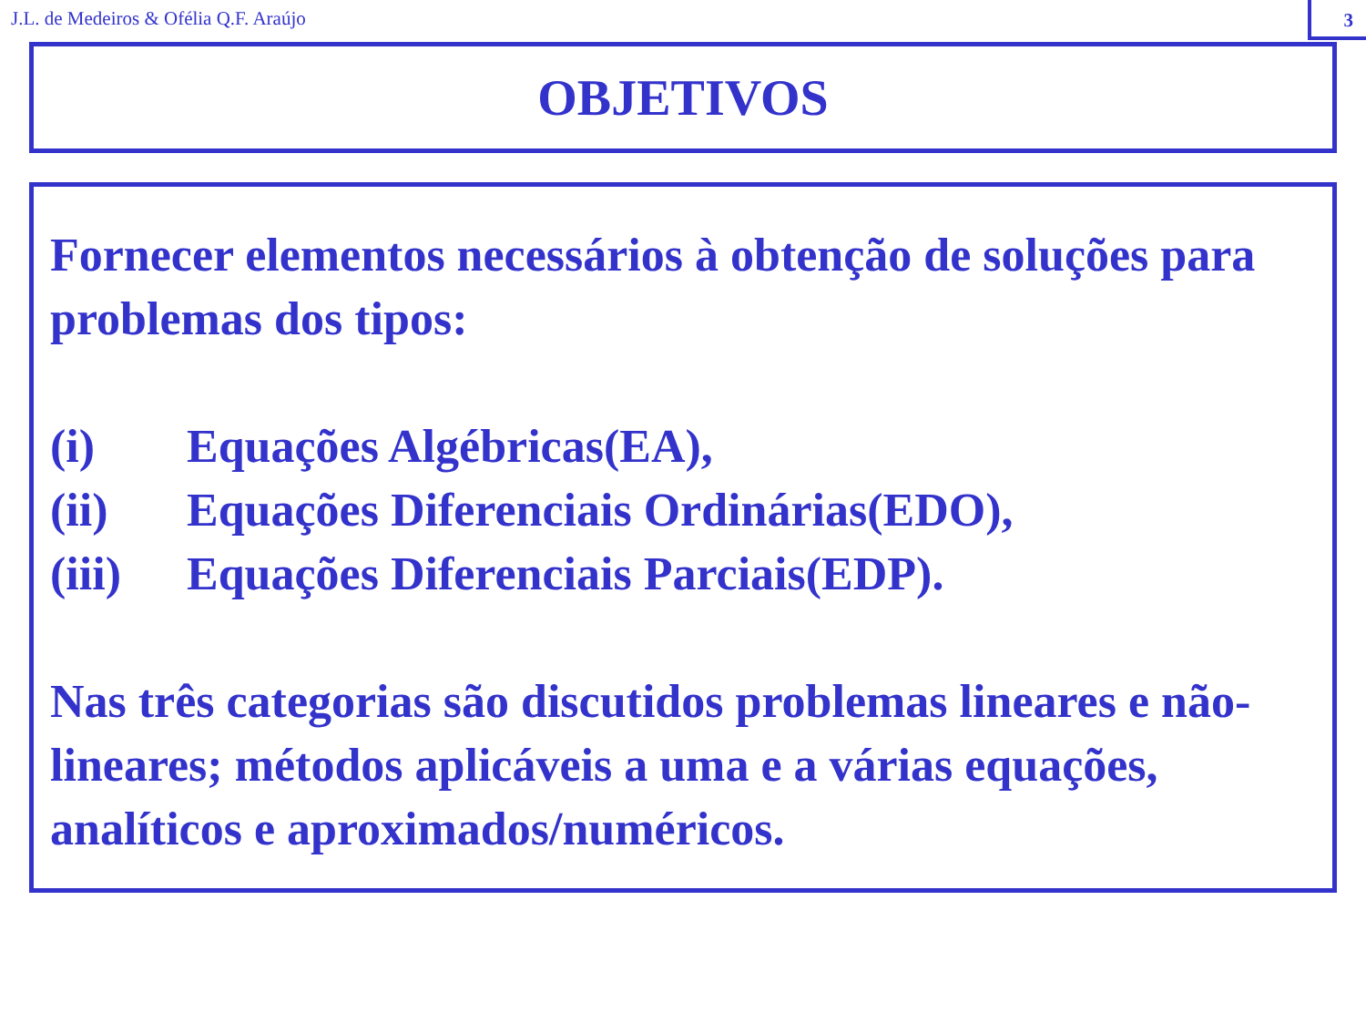J.L. de Medeiros & Ofélia Q.F. Araújo
3
OBJETIVOS
Fornecer elementos necessários à obtenção de soluções para problemas dos tipos:
(i) Equações Algébricas(EA),
(ii) Equações Diferenciais Ordinárias(EDO),
(iii) Equações Diferenciais Parciais(EDP).
Nas três categorias são discutidos problemas lineares e não-lineares; métodos aplicáveis a uma e a várias equações, analíticos e aproximados/numéricos.